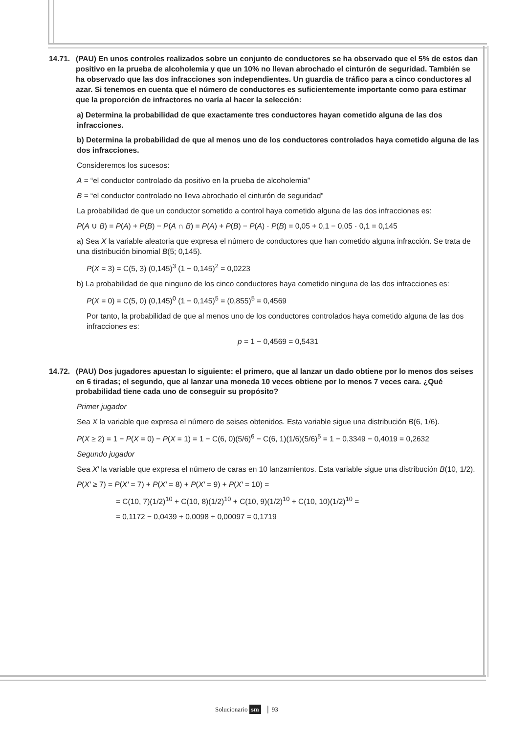14.71. (PAU) En unos controles realizados sobre un conjunto de conductores se ha observado que el 5% de estos dan positivo en la prueba de alcoholemia y que un 10% no llevan abrochado el cinturón de seguridad. También se ha observado que las dos infracciones son independientes. Un guardia de tráfico para a cinco conductores al azar. Si tenemos en cuenta que el número de conductores es suficientemente importante como para estimar que la proporción de infractores no varía al hacer la selección:
a) Determina la probabilidad de que exactamente tres conductores hayan cometido alguna de las dos infracciones.
b) Determina la probabilidad de que al menos uno de los conductores controlados haya cometido alguna de las dos infracciones.
Consideremos los sucesos:
A = “el conductor controlado da positivo en la prueba de alcoholemia”
B = “el conductor controlado no lleva abrochado el cinturón de seguridad”
La probabilidad de que un conductor sometido a control haya cometido alguna de las dos infracciones es:
P(A ∪ B) = P(A) + P(B) − P(A ∩ B) = P(A) + P(B) − P(A) · P(B) = 0,05 + 0,1 − 0,05 · 0,1 = 0,145
a) Sea X la variable aleatoria que expresa el número de conductores que han cometido alguna infracción. Se trata de una distribución binomial B(5; 0,145).
P(X = 3) = C(5, 3) (0,145)<sup>3</sup> (1 − 0,145)<sup>2</sup> = 0,0223
b) La probabilidad de que ninguno de los cinco conductores haya cometido ninguna de las dos infracciones es:
P(X = 0) = C(5, 0) (0,145)<sup>0</sup> (1 − 0,145)<sup>5</sup> = (0,855)<sup>5</sup> = 0,4569
Por tanto, la probabilidad de que al menos uno de los conductores controlados haya cometido alguna de las dos infracciones es:
p = 1 − 0,4569 = 0,5431
14.72. (PAU) Dos jugadores apuestan lo siguiente: el primero, que al lanzar un dado obtiene por lo menos dos seises en 6 tiradas; el segundo, que al lanzar una moneda 10 veces obtiene por lo menos 7 veces cara. ¿Qué probabilidad tiene cada uno de conseguir su propósito?
Primer jugador
Sea X la variable que expresa el número de seises obtenidos. Esta variable sigue una distribución B(6, 1/6).
P(X ≥ 2) = 1 − P(X = 0) − P(X = 1) = 1 − C(6, 0)(5/6)<sup>6</sup> − C(6, 1)(1/6)(5/6)<sup>5</sup> = 1 − 0,3349 − 0,4019 = 0,2632
Segundo jugador
Sea X′ la variable que expresa el número de caras en 10 lanzamientos. Esta variable sigue una distribución B(10, 1/2).
P(X′ ≥ 7) = P(X′ = 7) + P(X′ = 8) + P(X′ = 9) + P(X′ = 10) =
= C(10, 7)(1/2)<sup>10</sup> + C(10, 8)(1/2)<sup>10</sup> + C(10, 9)(1/2)<sup>10</sup> + C(10, 10)(1/2)<sup>10</sup> =
= 0,1172 − 0,0439 + 0,0098 + 0,00097 = 0,1719
Solucionario sm │ 93